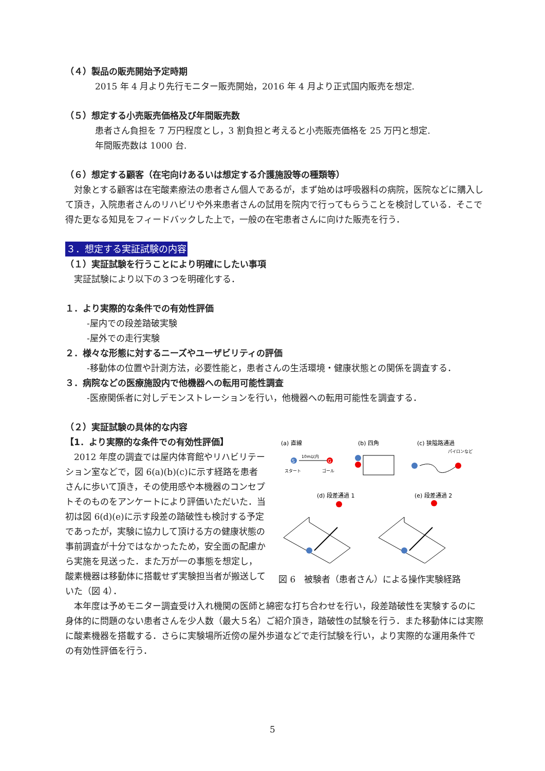（４）製品の販売開始予定時期
2015 年 4 月より先行モニター販売開始，2016 年 4 月より正式国内販売を想定.
（５）想定する小売販売価格及び年間販売数
患者さん負担を 7 万円程度とし，3 割負担と考えると小売販売価格を 25 万円と想定.
年間販売数は 1000 台.
（６）想定する顧客（在宅向けあるいは想定する介護施設等の種類等）
　対象とする顧客は在宅酸素療法の患者さん個人であるが，まず始めは呼吸器科の病院，医院などに購入して頂き，入院患者さんのリハビリや外来患者さんの試用を院内で行ってもらうことを検討している．そこで得た更なる知見をフィードバックした上で，一般の在宅患者さんに向けた販売を行う．
３．想定する実証試験の内容
（１）実証試験を行うことにより明確にしたい事項
　実証試験により以下の３つを明確化する．
１．より実際的な条件での有効性評価
-屋内での段差踏破実験
-屋外での走行実験
２．様々な形態に対するニーズやユーザビリティの評価
-移動体の位置や計測方法，必要性能と，患者さんの生活環境・健康状態との関係を調査する．
３．病院などの医療施設内で他機器への転用可能性調査
-医療関係者に対しデモンストレーションを行い，他機器への転用可能性を調査する．
（２）実証試験の具体的な内容
【1．より実際的な条件での有効性評価】
　2012 年度の調査では屋内体育館やリハビリテーション室などで，図 6(a)(b)(c)に示す経路を患者さんに歩いて頂き，その使用感や本機器のコンセプトそのものをアンケートにより評価いただいた．当初は図 6(d)(e)に示す段差の踏破性も検討する予定であったが，実験に協力して頂ける方の健康状態の事前調査が十分ではなかったため，安全面の配慮から実施を見送った．また万が一の事態を想定し，酸素機器は移動体に搭載せず実験担当者が搬送していた（図 4）．
(a) 直線
(b) 四角
(c) 狭隘路通過
S
10m以内
G
スタート
ゴール
パイロンなど
(d) 段差通過 1
(e) 段差通過 2
図 6　被験者（患者さん）による操作実験経路
　本年度は予めモニター調査受け入れ機関の医師と綿密な打ち合わせを行い，段差踏破性を実験するのに身体的に問題のない患者さんを少人数（最大５名）ご紹介頂き，踏破性の試験を行う．また移動体には実際に酸素機器を搭載する．さらに実験場所近傍の屋外歩道などで走行試験を行い，より実際的な運用条件での有効性評価を行う．
5